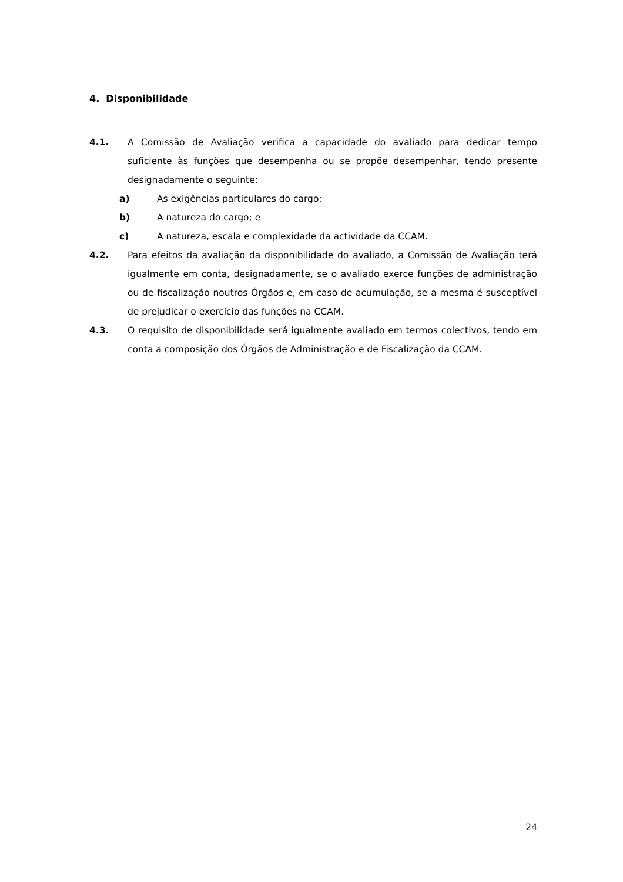4. Disponibilidade
4.1. A Comissão de Avaliação verifica a capacidade do avaliado para dedicar tempo suficiente às funções que desempenha ou se propõe desempenhar, tendo presente designadamente o seguinte:
a) As exigências particulares do cargo;
b) A natureza do cargo; e
c) A natureza, escala e complexidade da actividade da CCAM.
4.2. Para efeitos da avaliação da disponibilidade do avaliado, a Comissão de Avaliação terá igualmente em conta, designadamente, se o avaliado exerce funções de administração ou de fiscalização noutros Órgãos e, em caso de acumulação, se a mesma é susceptível de prejudicar o exercício das funções na CCAM.
4.3. O requisito de disponibilidade será igualmente avaliado em termos colectivos, tendo em conta a composição dos Órgãos de Administração e de Fiscalização da CCAM.
24